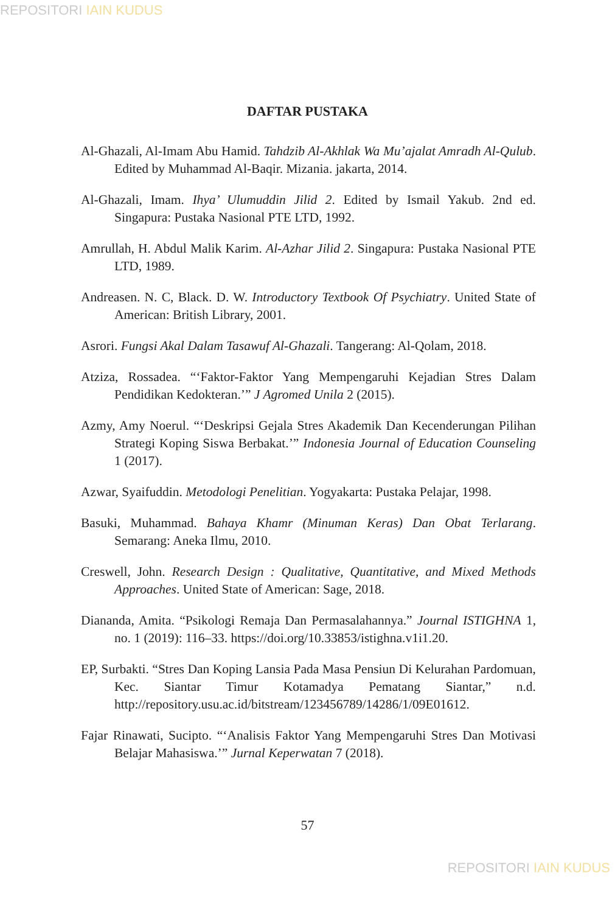REPOSITORI IAIN KUDUS
DAFTAR PUSTAKA
Al-Ghazali, Al-Imam Abu Hamid. Tahdzib Al-Akhlak Wa Mu’ajalat Amradh Al-Qulub. Edited by Muhammad Al-Baqir. Mizania. jakarta, 2014.
Al-Ghazali, Imam. Ihya’ Ulumuddin Jilid 2. Edited by Ismail Yakub. 2nd ed. Singapura: Pustaka Nasional PTE LTD, 1992.
Amrullah, H. Abdul Malik Karim. Al-Azhar Jilid 2. Singapura: Pustaka Nasional PTE LTD, 1989.
Andreasen. N. C, Black. D. W. Introductory Textbook Of Psychiatry. United State of American: British Library, 2001.
Asrori. Fungsi Akal Dalam Tasawuf Al-Ghazali. Tangerang: Al-Qolam, 2018.
Atziza, Rossadea. “‘Faktor-Faktor Yang Mempengaruhi Kejadian Stres Dalam Pendidikan Kedokteran.’” J Agromed Unila 2 (2015).
Azmy, Amy Noerul. “‘Deskripsi Gejala Stres Akademik Dan Kecenderungan Pilihan Strategi Koping Siswa Berbakat.’” Indonesia Journal of Education Counseling 1 (2017).
Azwar, Syaifuddin. Metodologi Penelitian. Yogyakarta: Pustaka Pelajar, 1998.
Basuki, Muhammad. Bahaya Khamr (Minuman Keras) Dan Obat Terlarang. Semarang: Aneka Ilmu, 2010.
Creswell, John. Research Design : Qualitative, Quantitative, and Mixed Methods Approaches. United State of American: Sage, 2018.
Diananda, Amita. “Psikologi Remaja Dan Permasalahannya.” Journal ISTIGHNA 1, no. 1 (2019): 116–33. https://doi.org/10.33853/istighna.v1i1.20.
EP, Surbakti. “Stres Dan Koping Lansia Pada Masa Pensiun Di Kelurahan Pardomuan, Kec. Siantar Timur Kotamadya Pematang Siantar,” n.d. http://repository.usu.ac.id/bitstream/123456789/14286/1/09E01612.
Fajar Rinawati, Sucipto. “‘Analisis Faktor Yang Mempengaruhi Stres Dan Motivasi Belajar Mahasiswa.’” Jurnal Keperwatan 7 (2018).
57
REPOSITORI IAIN KUDUS